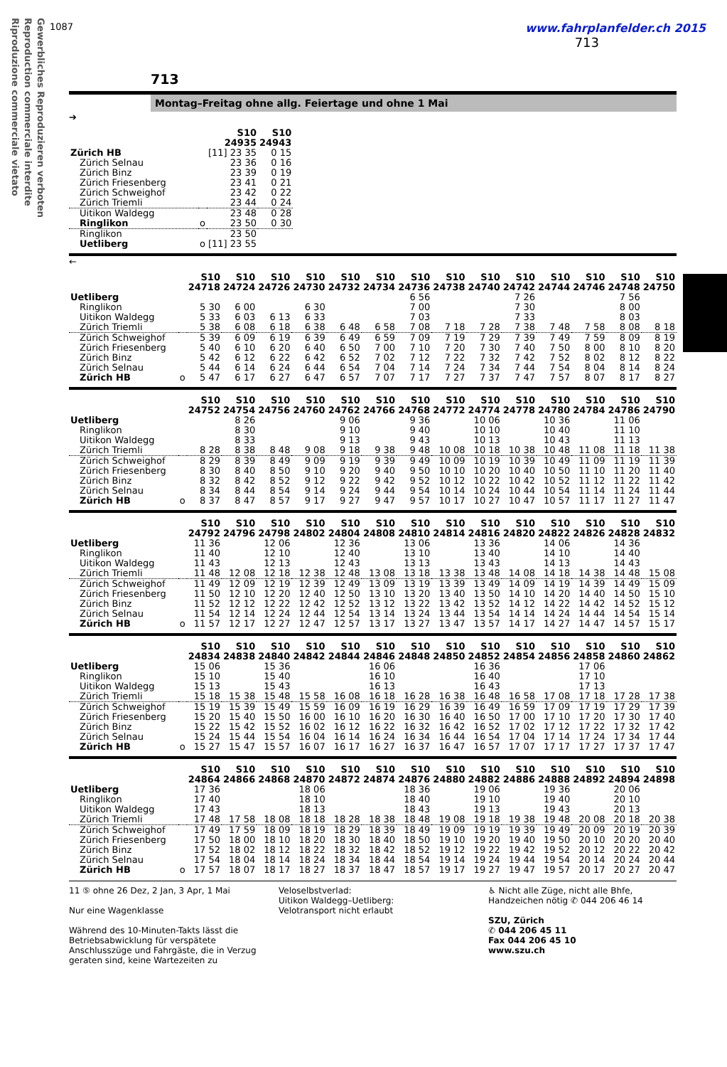Gewerbliches Reproduzieren verboten
Reproduction commerciale interdite
Riproduzione commerciale vietato
1087
www.fahrplanfelder.ch 2015
713
713
Montag–Freitag ohne allg. Feiertage und ohne 1 Mai
➔
| | | S10 24935 | S10 24943 |
| --- | --- | --- | --- |
| Zürich HB | | [11] 23 35 | 0 15 |
| Zürich Selnau | | 23 36 | 0 16 |
| Zürich Binz | | 23 39 | 0 19 |
| Zürich Friesenberg | | 23 41 | 0 21 |
| Zürich Schweighof | | 23 42 | 0 22 |
| Zürich Triemli | | 23 44 | 0 24 |
| Uitikon Waldegg | | 23 48 | 0 28 |
| Ringlikon | o | 23 50 | 0 30 |
| Ringlikon | | 23 50 | |
| Uetliberg | o | [11] 23 55 | |
←
| | | S10 24718 | S10 24724 | S10 24726 | S10 24730 | S10 24732 | S10 24734 | S10 24736 | S10 24738 | S10 24740 | S10 24742 | S10 24744 | S10 24746 | S10 24748 | S10 24750 |
| --- | --- | --- | --- | --- | --- | --- | --- | --- | --- | --- | --- | --- | --- | --- | --- |
| Uetliberg | | | | | | | | 6 56 | | | 7 26 | | | 7 56 | |
| Ringlikon | | 5 30 | 6 00 | | 6 30 | | | 7 00 | | | 7 30 | | | 8 00 | |
| Uitikon Waldegg | | 5 33 | 6 03 | 6 13 | 6 33 | | | 7 03 | | | 7 33 | | | 8 03 | |
| Zürich Triemli | | 5 38 | 6 08 | 6 18 | 6 38 | 6 48 | 6 58 | 7 08 | 7 18 | 7 28 | 7 38 | 7 48 | 7 58 | 8 08 | 8 18 |
| Zürich Schweighof | | 5 39 | 6 09 | 6 19 | 6 39 | 6 49 | 6 59 | 7 09 | 7 19 | 7 29 | 7 39 | 7 49 | 7 59 | 8 09 | 8 19 |
| Zürich Friesenberg | | 5 40 | 6 10 | 6 20 | 6 40 | 6 50 | 7 00 | 7 10 | 7 20 | 7 30 | 7 40 | 7 50 | 8 00 | 8 10 | 8 20 |
| Zürich Binz | | 5 42 | 6 12 | 6 22 | 6 42 | 6 52 | 7 02 | 7 12 | 7 22 | 7 32 | 7 42 | 7 52 | 8 02 | 8 12 | 8 22 |
| Zürich Selnau | | 5 44 | 6 14 | 6 24 | 6 44 | 6 54 | 7 04 | 7 14 | 7 24 | 7 34 | 7 44 | 7 54 | 8 04 | 8 14 | 8 24 |
| Zürich HB | o | 5 47 | 6 17 | 6 27 | 6 47 | 6 57 | 7 07 | 7 17 | 7 27 | 7 37 | 7 47 | 7 57 | 8 07 | 8 17 | 8 27 |
| | | S10 24752 | S10 24754 | S10 24756 | S10 24760 | S10 24762 | S10 24766 | S10 24768 | S10 24772 | S10 24774 | S10 24778 | S10 24780 | S10 24784 | S10 24786 | S10 24790 |
| --- | --- | --- | --- | --- | --- | --- | --- | --- | --- | --- | --- | --- | --- | --- | --- |
| Uetliberg | | | 8 26 | | | 9 06 | | 9 36 | | 10 06 | | 10 36 | | 11 06 | |
| Ringlikon | | | 8 30 | | | 9 10 | | 9 40 | | 10 10 | | 10 40 | | 11 10 | |
| Uitikon Waldegg | | | 8 33 | | | 9 13 | | 9 43 | | 10 13 | | 10 43 | | 11 13 | |
| Zürich Triemli | | 8 28 | 8 38 | 8 48 | 9 08 | 9 18 | 9 38 | 9 48 | 10 08 | 10 18 | 10 38 | 10 48 | 11 08 | 11 18 | 11 38 |
| Zürich Schweighof | | 8 29 | 8 39 | 8 49 | 9 09 | 9 19 | 9 39 | 9 49 | 10 09 | 10 19 | 10 39 | 10 49 | 11 09 | 11 19 | 11 39 |
| Zürich Friesenberg | | 8 30 | 8 40 | 8 50 | 9 10 | 9 20 | 9 40 | 9 50 | 10 10 | 10 20 | 10 40 | 10 50 | 11 10 | 11 20 | 11 40 |
| Zürich Binz | | 8 32 | 8 42 | 8 52 | 9 12 | 9 22 | 9 42 | 9 52 | 10 12 | 10 22 | 10 42 | 10 52 | 11 12 | 11 22 | 11 42 |
| Zürich Selnau | | 8 34 | 8 44 | 8 54 | 9 14 | 9 24 | 9 44 | 9 54 | 10 14 | 10 24 | 10 44 | 10 54 | 11 14 | 11 24 | 11 44 |
| Zürich HB | o | 8 37 | 8 47 | 8 57 | 9 17 | 9 27 | 9 47 | 9 57 | 10 17 | 10 27 | 10 47 | 10 57 | 11 17 | 11 27 | 11 47 |
| | | S10 24792 | S10 24796 | S10 24798 | S10 24802 | S10 24804 | S10 24808 | S10 24810 | S10 24814 | S10 24816 | S10 24820 | S10 24822 | S10 24826 | S10 24828 | S10 24832 |
| --- | --- | --- | --- | --- | --- | --- | --- | --- | --- | --- | --- | --- | --- | --- | --- |
| Uetliberg | | 11 36 | | 12 06 | | 12 36 | | 13 06 | | 13 36 | | 14 06 | | 14 36 | |
| Ringlikon | | 11 40 | | 12 10 | | 12 40 | | 13 10 | | 13 40 | | 14 10 | | 14 40 | |
| Uitikon Waldegg | | 11 43 | | 12 13 | | 12 43 | | 13 13 | | 13 43 | | 14 13 | | 14 43 | |
| Zürich Triemli | | 11 48 | 12 08 | 12 18 | 12 38 | 12 48 | 13 08 | 13 18 | 13 38 | 13 48 | 14 08 | 14 18 | 14 38 | 14 48 | 15 08 |
| Zürich Schweighof | | 11 49 | 12 09 | 12 19 | 12 39 | 12 49 | 13 09 | 13 19 | 13 39 | 13 49 | 14 09 | 14 19 | 14 39 | 14 49 | 15 09 |
| Zürich Friesenberg | | 11 50 | 12 10 | 12 20 | 12 40 | 12 50 | 13 10 | 13 20 | 13 40 | 13 50 | 14 10 | 14 20 | 14 40 | 14 50 | 15 10 |
| Zürich Binz | | 11 52 | 12 12 | 12 22 | 12 42 | 12 52 | 13 12 | 13 22 | 13 42 | 13 52 | 14 12 | 14 22 | 14 42 | 14 52 | 15 12 |
| Zürich Selnau | | 11 54 | 12 14 | 12 24 | 12 44 | 12 54 | 13 14 | 13 24 | 13 44 | 13 54 | 14 14 | 14 24 | 14 44 | 14 54 | 15 14 |
| Zürich HB | o | 11 57 | 12 17 | 12 27 | 12 47 | 12 57 | 13 17 | 13 27 | 13 47 | 13 57 | 14 17 | 14 27 | 14 47 | 14 57 | 15 17 |
| | | S10 24834 | S10 24838 | S10 24840 | S10 24842 | S10 24844 | S10 24846 | S10 24848 | S10 24850 | S10 24852 | S10 24854 | S10 24856 | S10 24858 | S10 24860 | S10 24862 |
| --- | --- | --- | --- | --- | --- | --- | --- | --- | --- | --- | --- | --- | --- | --- | --- |
| Uetliberg | | 15 06 | | 15 36 | | | 16 06 | | | 16 36 | | | 17 06 | | |
| Ringlikon | | 15 10 | | 15 40 | | | 16 10 | | | 16 40 | | | 17 10 | | |
| Uitikon Waldegg | | 15 13 | | 15 43 | | | 16 13 | | | 16 43 | | | 17 13 | | |
| Zürich Triemli | | 15 18 | 15 38 | 15 48 | 15 58 | 16 08 | 16 18 | 16 28 | 16 38 | 16 48 | 16 58 | 17 08 | 17 18 | 17 28 | 17 38 |
| Zürich Schweighof | | 15 19 | 15 39 | 15 49 | 15 59 | 16 09 | 16 19 | 16 29 | 16 39 | 16 49 | 16 59 | 17 09 | 17 19 | 17 29 | 17 39 |
| Zürich Friesenberg | | 15 20 | 15 40 | 15 50 | 16 00 | 16 10 | 16 20 | 16 30 | 16 40 | 16 50 | 17 00 | 17 10 | 17 20 | 17 30 | 17 40 |
| Zürich Binz | | 15 22 | 15 42 | 15 52 | 16 02 | 16 12 | 16 22 | 16 32 | 16 42 | 16 52 | 17 02 | 17 12 | 17 22 | 17 32 | 17 42 |
| Zürich Selnau | | 15 24 | 15 44 | 15 54 | 16 04 | 16 14 | 16 24 | 16 34 | 16 44 | 16 54 | 17 04 | 17 14 | 17 24 | 17 34 | 17 44 |
| Zürich HB | o | 15 27 | 15 47 | 15 57 | 16 07 | 16 17 | 16 27 | 16 37 | 16 47 | 16 57 | 17 07 | 17 17 | 17 27 | 17 37 | 17 47 |
| | | S10 24864 | S10 24866 | S10 24868 | S10 24870 | S10 24872 | S10 24874 | S10 24876 | S10 24880 | S10 24882 | S10 24886 | S10 24888 | S10 24892 | S10 24894 | S10 24898 |
| --- | --- | --- | --- | --- | --- | --- | --- | --- | --- | --- | --- | --- | --- | --- | --- |
| Uetliberg | | 17 36 | | | 18 06 | | | 18 36 | | 19 06 | | 19 36 | | 20 06 | |
| Ringlikon | | 17 40 | | | 18 10 | | | 18 40 | | 19 10 | | 19 40 | | 20 10 | |
| Uitikon Waldegg | | 17 43 | | | 18 13 | | | 18 43 | | 19 13 | | 19 43 | | 20 13 | |
| Zürich Triemli | | 17 48 | 17 58 | 18 08 | 18 18 | 18 28 | 18 38 | 18 48 | 19 08 | 19 18 | 19 38 | 19 48 | 20 08 | 20 18 | 20 38 |
| Zürich Schweighof | | 17 49 | 17 59 | 18 09 | 18 19 | 18 29 | 18 39 | 18 49 | 19 09 | 19 19 | 19 39 | 19 49 | 20 09 | 20 19 | 20 39 |
| Zürich Friesenberg | | 17 50 | 18 00 | 18 10 | 18 20 | 18 30 | 18 40 | 18 50 | 19 10 | 19 20 | 19 40 | 19 50 | 20 10 | 20 20 | 20 40 |
| Zürich Binz | | 17 52 | 18 02 | 18 12 | 18 22 | 18 32 | 18 42 | 18 52 | 19 12 | 19 22 | 19 42 | 19 52 | 20 12 | 20 22 | 20 42 |
| Zürich Selnau | | 17 54 | 18 04 | 18 14 | 18 24 | 18 34 | 18 44 | 18 54 | 19 14 | 19 24 | 19 44 | 19 54 | 20 14 | 20 24 | 20 44 |
| Zürich HB | o | 17 57 | 18 07 | 18 17 | 18 27 | 18 37 | 18 47 | 18 57 | 19 17 | 19 27 | 19 47 | 19 57 | 20 17 | 20 27 | 20 47 |
11 ⑤ ohne 26 Dez, 2 Jan, 3 Apr, 1 Mai
Nur eine Wagenklasse
Während des 10-Minuten-Takts lässt die Betriebsabwicklung für verspätete Anschlusszüge und Fahrgäste, die in Verzug geraten sind, keine Wartezeiten zu
Veloselbstverlad:
Uitikon Waldegg–Uetliberg:
Velotransport nicht erlaubt
♿ Nicht alle Züge, nicht alle Bhfe, Handzeichen nötig ✆ 044 206 46 14
SZU, Zürich
✆ 044 206 45 11
Fax 044 206 45 10
www.szu.ch